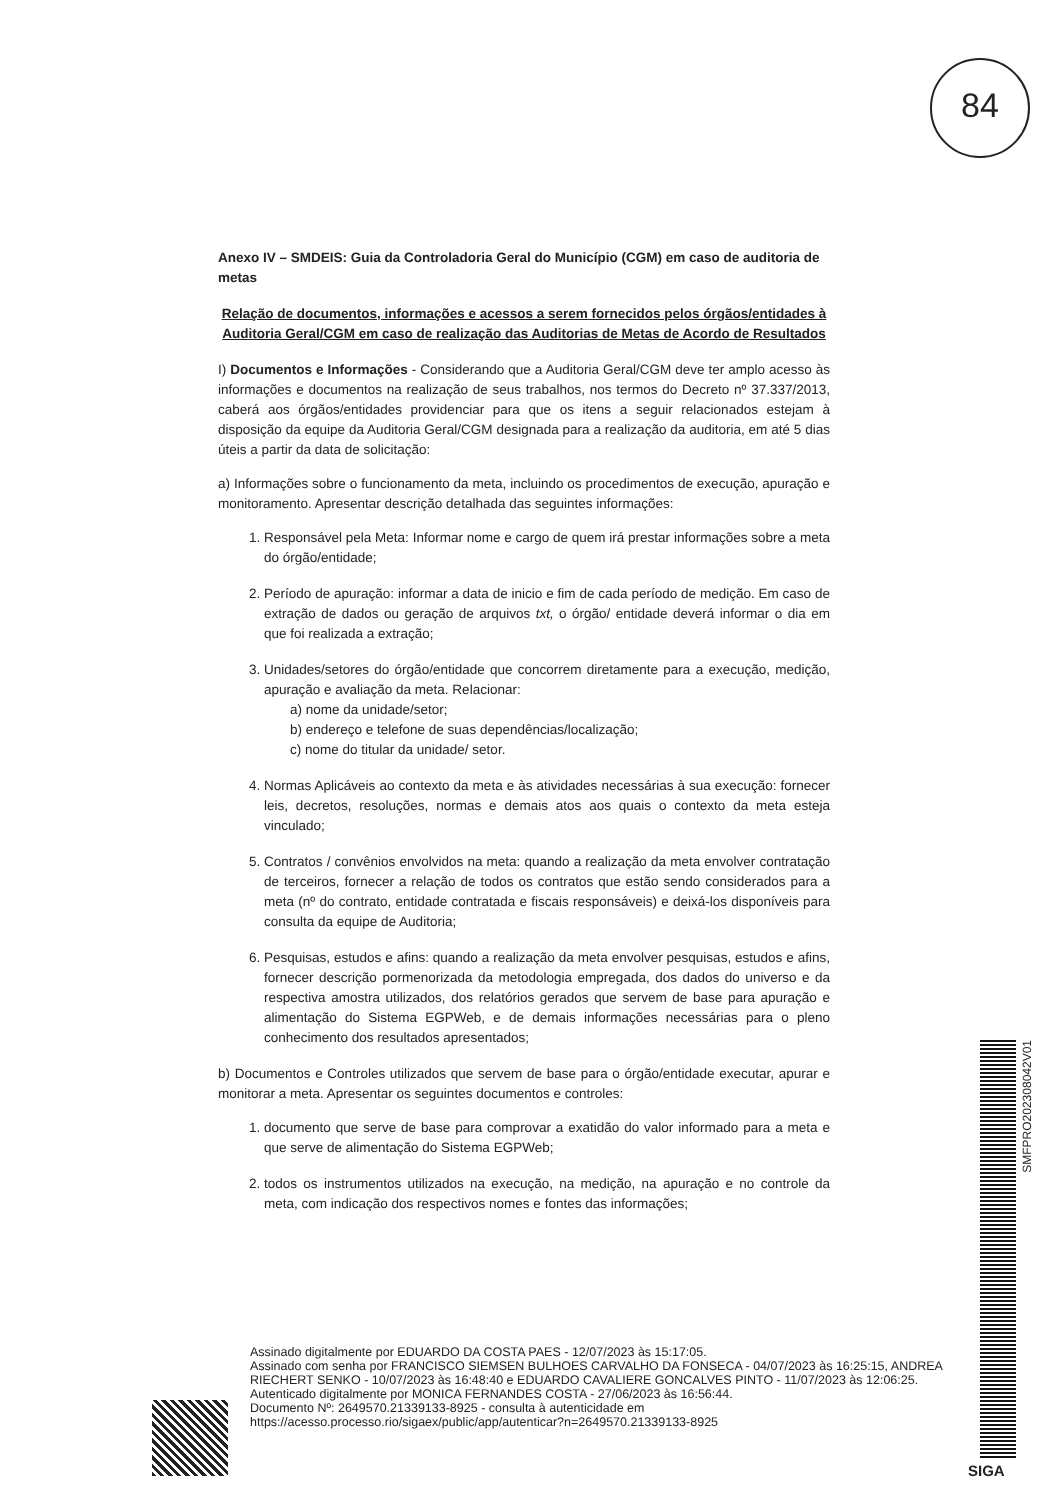84
Anexo IV – SMDEIS: Guia da Controladoria Geral do Município (CGM) em caso de auditoria de metas
Relação de documentos, informações e acessos a serem fornecidos pelos órgãos/entidades à Auditoria Geral/CGM em caso de realização das Auditorias de Metas de Acordo de Resultados
I) Documentos e Informações - Considerando que a Auditoria Geral/CGM deve ter amplo acesso às informações e documentos na realização de seus trabalhos, nos termos do Decreto nº 37.337/2013, caberá aos órgãos/entidades providenciar para que os itens a seguir relacionados estejam à disposição da equipe da Auditoria Geral/CGM designada para a realização da auditoria, em até 5 dias úteis a partir da data de solicitação:
a) Informações sobre o funcionamento da meta, incluindo os procedimentos de execução, apuração e monitoramento. Apresentar descrição detalhada das seguintes informações:
1. Responsável pela Meta: Informar nome e cargo de quem irá prestar informações sobre a meta do órgão/entidade;
2. Período de apuração: informar a data de inicio e fim de cada período de medição. Em caso de extração de dados ou geração de arquivos txt, o órgão/ entidade deverá informar o dia em que foi realizada a extração;
3. Unidades/setores do órgão/entidade que concorrem diretamente para a execução, medição, apuração e avaliação da meta. Relacionar:
a) nome da unidade/setor;
b) endereço e telefone de suas dependências/localização;
c) nome do titular da unidade/ setor.
4. Normas Aplicáveis ao contexto da meta e às atividades necessárias à sua execução: fornecer leis, decretos, resoluções, normas e demais atos aos quais o contexto da meta esteja vinculado;
5. Contratos / convênios envolvidos na meta: quando a realização da meta envolver contratação de terceiros, fornecer a relação de todos os contratos que estão sendo considerados para a meta (nº do contrato, entidade contratada e fiscais responsáveis) e deixá-los disponíveis para consulta da equipe de Auditoria;
6. Pesquisas, estudos e afins: quando a realização da meta envolver pesquisas, estudos e afins, fornecer descrição pormenorizada da metodologia empregada, dos dados do universo e da respectiva amostra utilizados, dos relatórios gerados que servem de base para apuração e alimentação do Sistema EGPWeb, e de demais informações necessárias para o pleno conhecimento dos resultados apresentados;
b) Documentos e Controles utilizados que servem de base para o órgão/entidade executar, apurar e monitorar a meta. Apresentar os seguintes documentos e controles:
1. documento que serve de base para comprovar a exatidão do valor informado para a meta e que serve de alimentação do Sistema EGPWeb;
2. todos os instrumentos utilizados na execução, na medição, na apuração e no controle da meta, com indicação dos respectivos nomes e fontes das informações;
SMFPRO202308042V01
Assinado digitalmente por EDUARDO DA COSTA PAES - 12/07/2023 às 15:17:05.
Assinado com senha por FRANCISCO SIEMSEN BULHOES CARVALHO DA FONSECA - 04/07/2023 às 16:25:15, ANDREA RIECHERT SENKO - 10/07/2023 às 16:48:40 e EDUARDO CAVALIERE GONCALVES PINTO - 11/07/2023 às 12:06:25.
Autenticado digitalmente por MONICA FERNANDES COSTA - 27/06/2023 às 16:56:44.
Documento Nº: 2649570.21339133-8925 - consulta à autenticidade em
https://acesso.processo.rio/sigaex/public/app/autenticar?n=2649570.21339133-8925
SIGA